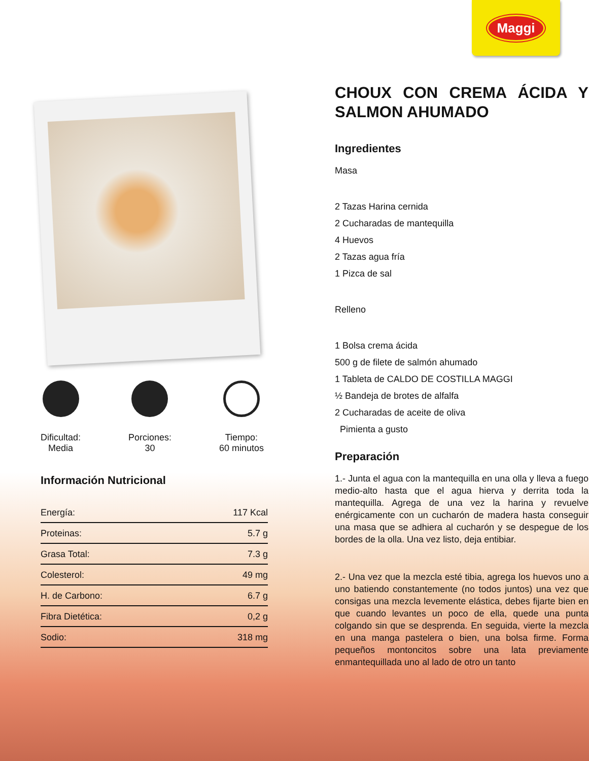Maggi
Dificultad:
Media
Porciones:
30
Tiempo:
60 minutos
Información Nutricional
| Energía: | 117 Kcal |
| Proteinas: | 5.7 g |
| Grasa Total: | 7.3 g |
| Colesterol: | 49 mg |
| H. de Carbono: | 6.7 g |
| Fibra Dietética: | 0,2 g |
| Sodio: | 318 mg |
CHOUX CON CREMA ÁCIDA Y SALMON AHUMADO
Ingredientes
Masa
2 Tazas Harina cernida
2 Cucharadas de mantequilla
4 Huevos
2 Tazas agua fría
1 Pizca de sal
Relleno
1 Bolsa crema ácida
500 g de filete de salmón ahumado
1 Tableta de CALDO DE COSTILLA MAGGI
½ Bandeja de brotes de alfalfa
2 Cucharadas de aceite de oliva
Pimienta a gusto
Preparación
1.- Junta el agua con la mantequilla en una olla y lleva a fuego medio-alto hasta que el agua hierva y derrita toda la mantequilla. Agrega de una vez la harina y revuelve enérgicamente con un cucharón de madera hasta conseguir una masa que se adhiera al cucharón y se despegue de los bordes de la olla. Una vez listo, deja entibiar.
2.- Una vez que la mezcla esté tibia, agrega los huevos uno a uno batiendo constantemente (no todos juntos) una vez que consigas una mezcla levemente elástica, debes fijarte bien en que cuando levantes un poco de ella, quede una punta colgando sin que se desprenda. En seguida, vierte la mezcla en una manga pastelera o bien, una bolsa firme. Forma pequeños montoncitos sobre una lata previamente enmantequillada uno al lado de otro un tanto